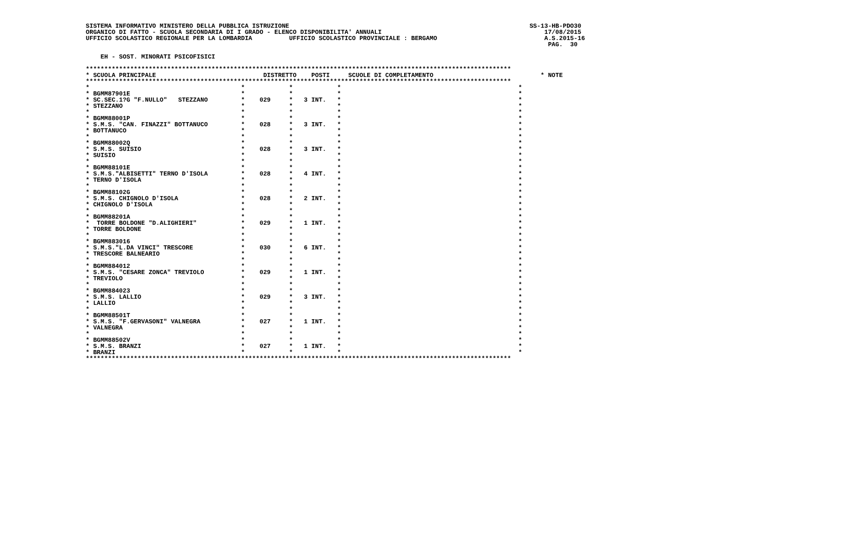SISTEMA INFORMATIVO MINISTERO DELLA PUBBLICA ISTRUZIONE                                                                 SS-13-HB-PDO30
ORGANICO DI FATTO - SCUOLA SECONDARIA DI I GRADO - ELENCO DISPONIBILITA' ANNUALI                                            17/08/2015
UFFICIO SCOLASTICO REGIONALE PER LA LOMBARDIA          UFFICIO SCOLASTICO PROVINCIALE : BERGAMO                             A.S.2015-16
                                                                                                                             PAG.  30

    EH - SOST. MINORATI PSICOFISICI

*******************************************************************************************************************
* SCUOLA PRINCIPALE                             DISTRETTO    POSTI     SCUOLE DI COMPLETAMENTO                             * NOTE
*******************************************************************************************************************
*                                         *            *            *                                                *
* BGMM87901E                              *            *            *                                                *
* SC.SEC.1?G "F.NULLO"   STEZZANO         *    029     *   3 INT.   *                                                *
* STEZZANO                                *            *            *                                                *
*                                         *            *            *                                                *
* BGMM88001P                              *            *            *                                                *
* S.M.S. "CAN. FINAZZI" BOTTANUCO         *    028     *   3 INT.   *                                                *
* BOTTANUCO                               *            *            *                                                *
*                                         *            *            *                                                *
* BGMM88002Q                              *            *            *                                                *
* S.M.S. SUISIO                           *    028     *   3 INT.   *                                                *
* SUISIO                                  *            *            *                                                *
*                                         *            *            *                                                *
* BGMM88101E                              *            *            *                                                *
* S.M.S."ALBISETTI" TERNO D'ISOLA         *    028     *   4 INT.   *                                                *
* TERNO D'ISOLA                           *            *            *                                                *
*                                         *            *            *                                                *
* BGMM88102G                              *            *            *                                                *
* S.M.S. CHIGNOLO D'ISOLA                 *    028     *   2 INT.   *                                                *
* CHIGNOLO D'ISOLA                        *            *            *                                                *
*                                         *            *            *                                                *
* BGMM88201A                              *            *            *                                                *
*  TORRE BOLDONE "D.ALIGHIERI"            *    029     *   1 INT.   *                                                *
* TORRE BOLDONE                           *            *            *                                                *
*                                         *            *            *                                                *
* BGMM883016                              *            *            *                                                *
* S.M.S."L.DA VINCI" TRESCORE             *    030     *   6 INT.   *                                                *
* TRESCORE BALNEARIO                      *            *            *                                                *
*                                         *            *            *                                                *
* BGMM884012                              *            *            *                                                *
* S.M.S. "CESARE ZONCA" TREVIOLO          *    029     *   1 INT.   *                                                *
* TREVIOLO                                *            *            *                                                *
*                                         *            *            *                                                *
* BGMM884023                              *            *            *                                                *
* S.M.S. LALLIO                           *    029     *   3 INT.   *                                                *
* LALLIO                                  *            *            *                                                *
*                                         *            *            *                                                *
* BGMM88501T                              *            *            *                                                *
* S.M.S. "F.GERVASONI" VALNEGRA           *    027     *   1 INT.   *                                                *
* VALNEGRA                                *            *            *                                                *
*                                         *            *            *                                                *
* BGMM88502V                              *            *            *                                                *
* S.M.S. BRANZI                           *    027     *   1 INT.   *                                                *
* BRANZI                                  *            *            *                                                *
*******************************************************************************************************************